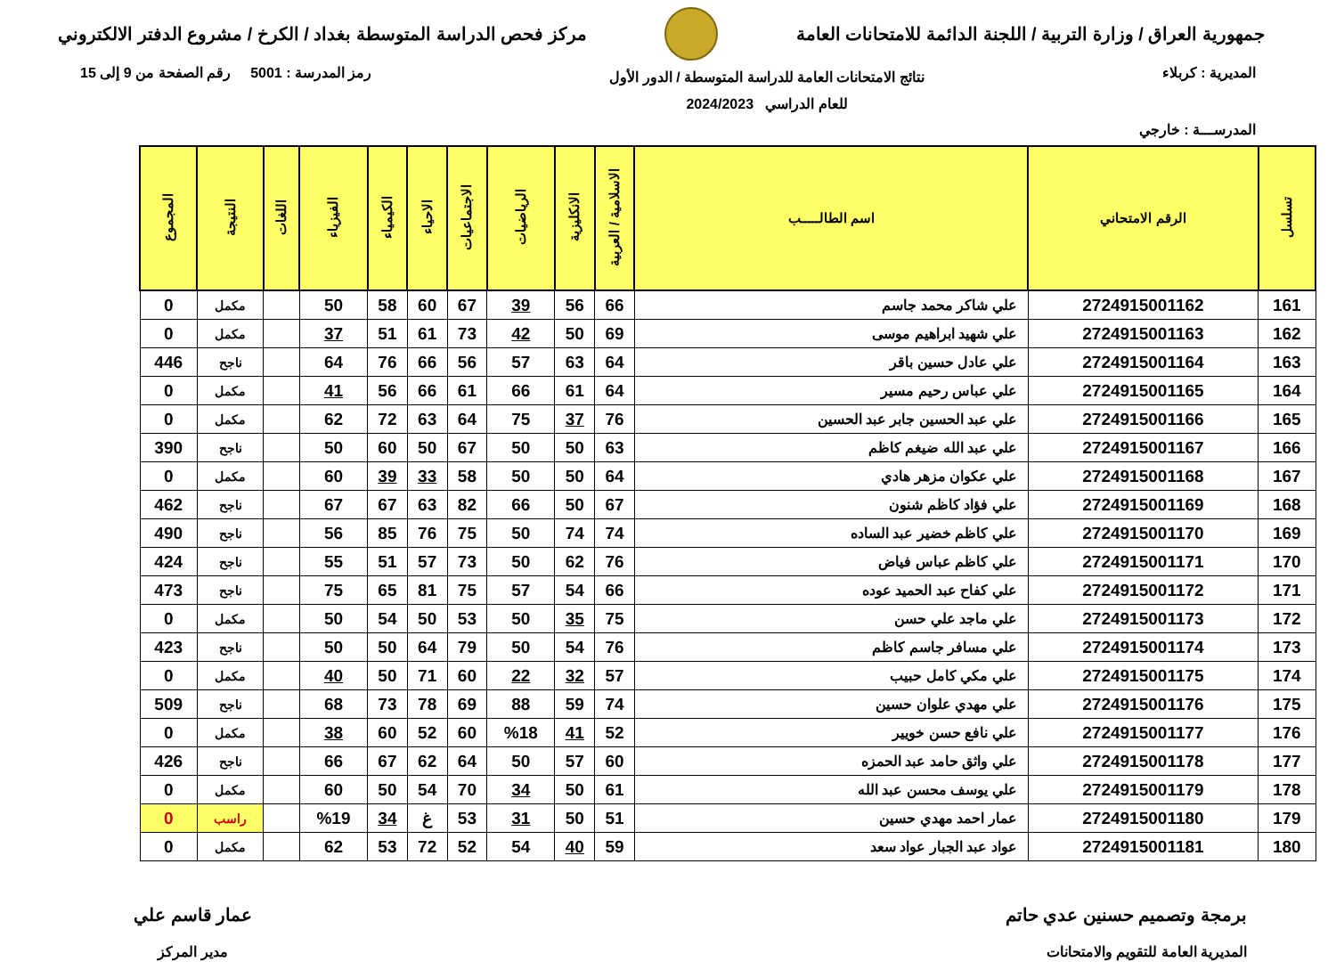جمهورية العراق / وزارة التربية / اللجنة الدائمة للامتحانات العامة
مركز فحص الدراسة المتوسطة بغداد / الكرخ / مشروع الدفتر الالكتروني
المديرية : كربلاء
نتائج الامتحانات العامة للدراسة المتوسطة / الدور الأول
للعام الدراسي 2024/2023
رمز المدرسة : 5001 رقم الصفحة من 9 إلى 15
المدرســـة : خارجي
| تسلسل | الرقم الامتحاني | اسم الطالـــــب | الاسلامية / العربية | الانكليزية | الرياضيات | الاجتماعيات | الاحياء | الكيمياء | الفيزياء | اللغات | النتيجة | المجموع |
| --- | --- | --- | --- | --- | --- | --- | --- | --- | --- | --- | --- | --- |
| 161 | 2724915001162 | علي شاكر محمد جاسم | 66 | 56 | 39 | 67 | 60 | 58 | 50 | | مكمل | 0 |
| 162 | 2724915001163 | علي شهيد ابراهيم موسى | 69 | 50 | 42 | 73 | 61 | 51 | 37 | | مكمل | 0 |
| 163 | 2724915001164 | علي عادل حسين باقر | 64 | 63 | 57 | 56 | 66 | 76 | 64 | | ناجح | 446 |
| 164 | 2724915001165 | علي عباس رحيم مسير | 64 | 61 | 66 | 61 | 66 | 56 | 41 | | مكمل | 0 |
| 165 | 2724915001166 | علي عبد الحسين جابر عبد الحسين | 76 | 37 | 75 | 64 | 63 | 72 | 62 | | مكمل | 0 |
| 166 | 2724915001167 | علي عبد الله ضيغم كاظم | 63 | 50 | 50 | 67 | 50 | 60 | 50 | | ناجح | 390 |
| 167 | 2724915001168 | علي عكوان مزهر هادي | 64 | 50 | 50 | 58 | 33 | 39 | 60 | | مكمل | 0 |
| 168 | 2724915001169 | علي فؤاد كاظم شنون | 67 | 50 | 66 | 82 | 63 | 67 | 67 | | ناجح | 462 |
| 169 | 2724915001170 | علي كاظم خضير عبد الساده | 74 | 74 | 50 | 75 | 76 | 85 | 56 | | ناجح | 490 |
| 170 | 2724915001171 | علي كاظم عباس فياض | 76 | 62 | 50 | 73 | 57 | 51 | 55 | | ناجح | 424 |
| 171 | 2724915001172 | علي كفاح عبد الحميد عوده | 66 | 54 | 57 | 75 | 81 | 65 | 75 | | ناجح | 473 |
| 172 | 2724915001173 | علي ماجد علي حسن | 75 | 35 | 50 | 53 | 50 | 54 | 50 | | مكمل | 0 |
| 173 | 2724915001174 | علي مسافر جاسم كاظم | 76 | 54 | 50 | 79 | 64 | 50 | 50 | | ناجح | 423 |
| 174 | 2724915001175 | علي مكي كامل حبيب | 57 | 32 | 22 | 60 | 71 | 50 | 40 | | مكمل | 0 |
| 175 | 2724915001176 | علي مهدي علوان حسين | 74 | 59 | 88 | 69 | 78 | 73 | 68 | | ناجح | 509 |
| 176 | 2724915001177 | علي نافع حسن خويير | 52 | 41 | %18 | 60 | 52 | 60 | 38 | | مكمل | 0 |
| 177 | 2724915001178 | علي واثق حامد عبد الحمزه | 60 | 57 | 50 | 64 | 62 | 67 | 66 | | ناجح | 426 |
| 178 | 2724915001179 | علي يوسف محسن عبد الله | 61 | 50 | 34 | 70 | 54 | 50 | 60 | | مكمل | 0 |
| 179 | 2724915001180 | عمار احمد مهدي حسين | 51 | 50 | 31 | 53 | غ | 34 | %19 | | راسب | 0 |
| 180 | 2724915001181 | عواد عبد الجبار عواد سعد | 59 | 40 | 54 | 52 | 72 | 53 | 62 | | مكمل | 0 |
برمجة وتصميم حسنين عدي حاتم
المديرية العامة للتقويم والامتحانات
عمار قاسم علي
مدير المركز